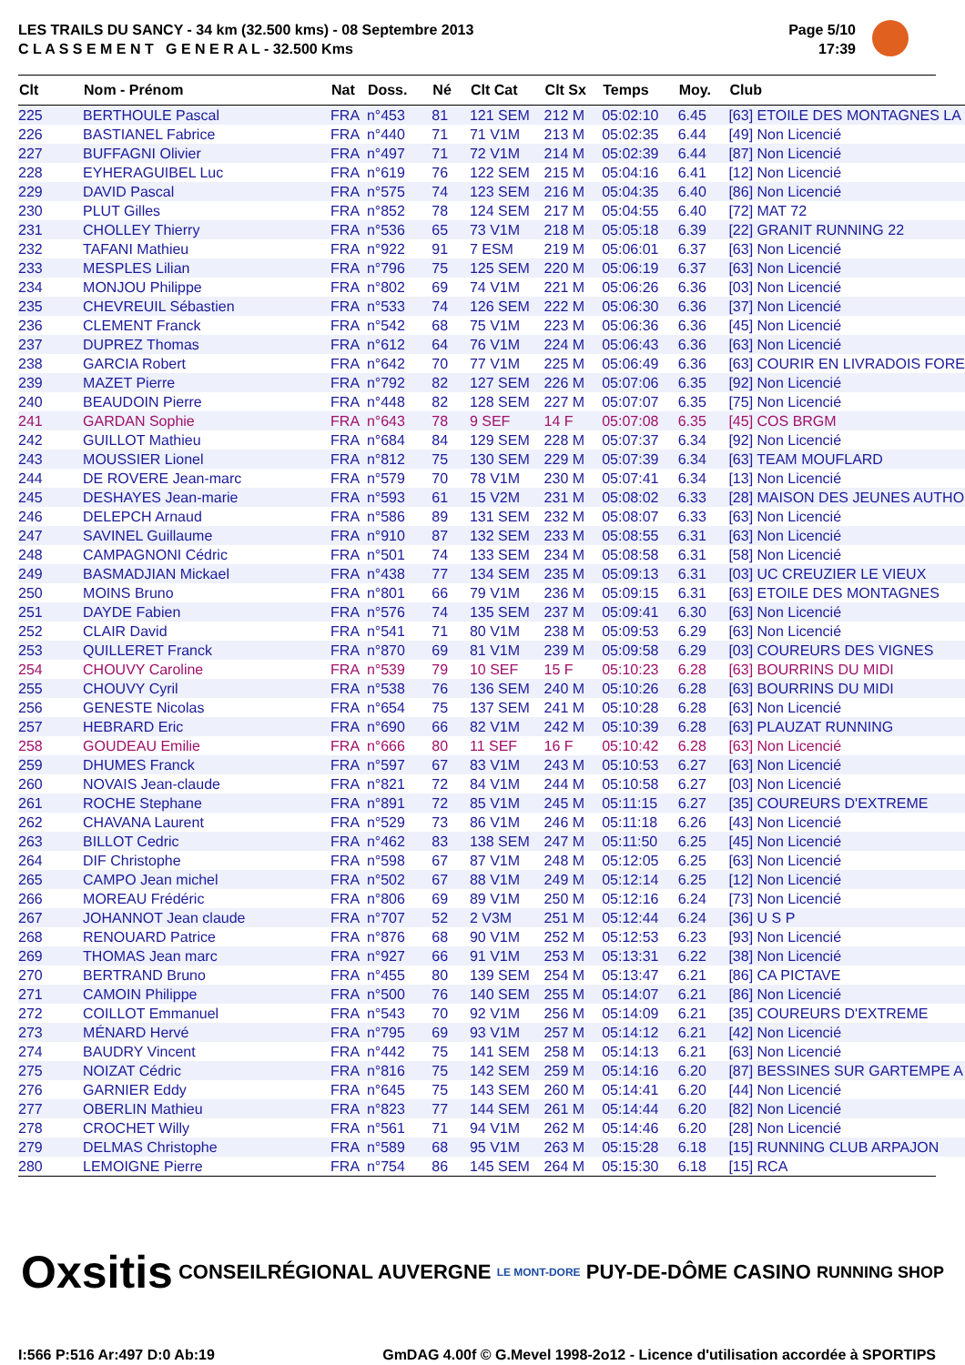LES TRAILS DU SANCY - 34 km (32.500 kms) - 08 Septembre 2013
C L A S S E M E N T G E N E R A L - 32.500 Kms
Page 5/10
17:39
| Clt | Nom - Prénom | Nat | Doss. | Né | Clt Cat | Clt Sx | Temps | Moy. | Club |
| --- | --- | --- | --- | --- | --- | --- | --- | --- | --- |
| 225 | BERTHOULE Pascal | FRA | n°453 | 81 | 121 SEM | 212 M | 05:02:10 | 6.45 | [63] ETOILE DES MONTAGNES LA |
| 226 | BASTIANEL Fabrice | FRA | n°440 | 71 | 71 V1M | 213 M | 05:02:35 | 6.44 | [49] Non Licencié |
| 227 | BUFFAGNI Olivier | FRA | n°497 | 71 | 72 V1M | 214 M | 05:02:39 | 6.44 | [87] Non Licencié |
| 228 | EYHERAGUIBEL Luc | FRA | n°619 | 76 | 122 SEM | 215 M | 05:04:16 | 6.41 | [12] Non Licencié |
| 229 | DAVID Pascal | FRA | n°575 | 74 | 123 SEM | 216 M | 05:04:35 | 6.40 | [86] Non Licencié |
| 230 | PLUT Gilles | FRA | n°852 | 78 | 124 SEM | 217 M | 05:04:55 | 6.40 | [72] MAT 72 |
| 231 | CHOLLEY Thierry | FRA | n°536 | 65 | 73 V1M | 218 M | 05:05:18 | 6.39 | [22] GRANIT RUNNING 22 |
| 232 | TAFANI Mathieu | FRA | n°922 | 91 | 7 ESM | 219 M | 05:06:01 | 6.37 | [63] Non Licencié |
| 233 | MESPLES Lilian | FRA | n°796 | 75 | 125 SEM | 220 M | 05:06:19 | 6.37 | [63] Non Licencié |
| 234 | MONJOU Philippe | FRA | n°802 | 69 | 74 V1M | 221 M | 05:06:26 | 6.36 | [03] Non Licencié |
| 235 | CHEVREUIL Sébastien | FRA | n°533 | 74 | 126 SEM | 222 M | 05:06:30 | 6.36 | [37] Non Licencié |
| 236 | CLEMENT Franck | FRA | n°542 | 68 | 75 V1M | 223 M | 05:06:36 | 6.36 | [45] Non Licencié |
| 237 | DUPREZ Thomas | FRA | n°612 | 64 | 76 V1M | 224 M | 05:06:43 | 6.36 | [63] Non Licencié |
| 238 | GARCIA Robert | FRA | n°642 | 70 | 77 V1M | 225 M | 05:06:49 | 6.36 | [63] COURIR EN LIVRADOIS FORE |
| 239 | MAZET Pierre | FRA | n°792 | 82 | 127 SEM | 226 M | 05:07:06 | 6.35 | [92] Non Licencié |
| 240 | BEAUDOIN Pierre | FRA | n°448 | 82 | 128 SEM | 227 M | 05:07:07 | 6.35 | [75] Non Licencié |
| 241 | GARDAN Sophie | FRA | n°643 | 78 | 9 SEF | 14 F | 05:07:08 | 6.35 | [45] COS BRGM |
| 242 | GUILLOT Mathieu | FRA | n°684 | 84 | 129 SEM | 228 M | 05:07:37 | 6.34 | [92] Non Licencié |
| 243 | MOUSSIER Lionel | FRA | n°812 | 75 | 130 SEM | 229 M | 05:07:39 | 6.34 | [63] TEAM MOUFLARD |
| 244 | DE ROVERE Jean-marc | FRA | n°579 | 70 | 78 V1M | 230 M | 05:07:41 | 6.34 | [13] Non Licencié |
| 245 | DESHAYES Jean-marie | FRA | n°593 | 61 | 15 V2M | 231 M | 05:08:02 | 6.33 | [28] MAISON DES JEUNES AUTHO |
| 246 | DELEPCH Arnaud | FRA | n°586 | 89 | 131 SEM | 232 M | 05:08:07 | 6.33 | [63] Non Licencié |
| 247 | SAVINEL Guillaume | FRA | n°910 | 87 | 132 SEM | 233 M | 05:08:55 | 6.31 | [63] Non Licencié |
| 248 | CAMPAGNONI Cédric | FRA | n°501 | 74 | 133 SEM | 234 M | 05:08:58 | 6.31 | [58] Non Licencié |
| 249 | BASMADJIAN Mickael | FRA | n°438 | 77 | 134 SEM | 235 M | 05:09:13 | 6.31 | [03] UC CREUZIER LE VIEUX |
| 250 | MOINS Bruno | FRA | n°801 | 66 | 79 V1M | 236 M | 05:09:15 | 6.31 | [63] ETOILE DES MONTAGNES |
| 251 | DAYDE Fabien | FRA | n°576 | 74 | 135 SEM | 237 M | 05:09:41 | 6.30 | [63] Non Licencié |
| 252 | CLAIR David | FRA | n°541 | 71 | 80 V1M | 238 M | 05:09:53 | 6.29 | [63] Non Licencié |
| 253 | QUILLERET Franck | FRA | n°870 | 69 | 81 V1M | 239 M | 05:09:58 | 6.29 | [03] COUREURS DES VIGNES |
| 254 | CHOUVY Caroline | FRA | n°539 | 79 | 10 SEF | 15 F | 05:10:23 | 6.28 | [63] BOURRINS DU MIDI |
| 255 | CHOUVY Cyril | FRA | n°538 | 76 | 136 SEM | 240 M | 05:10:26 | 6.28 | [63] BOURRINS DU MIDI |
| 256 | GENESTE Nicolas | FRA | n°654 | 75 | 137 SEM | 241 M | 05:10:28 | 6.28 | [63] Non Licencié |
| 257 | HEBRARD Eric | FRA | n°690 | 66 | 82 V1M | 242 M | 05:10:39 | 6.28 | [63] PLAUZAT RUNNING |
| 258 | GOUDEAU Emilie | FRA | n°666 | 80 | 11 SEF | 16 F | 05:10:42 | 6.28 | [63] Non Licencié |
| 259 | DHUMES Franck | FRA | n°597 | 67 | 83 V1M | 243 M | 05:10:53 | 6.27 | [63] Non Licencié |
| 260 | NOVAIS Jean-claude | FRA | n°821 | 72 | 84 V1M | 244 M | 05:10:58 | 6.27 | [03] Non Licencié |
| 261 | ROCHE Stephane | FRA | n°891 | 72 | 85 V1M | 245 M | 05:11:15 | 6.27 | [35] COUREURS D'EXTREME |
| 262 | CHAVANA Laurent | FRA | n°529 | 73 | 86 V1M | 246 M | 05:11:18 | 6.26 | [43] Non Licencié |
| 263 | BILLOT Cedric | FRA | n°462 | 83 | 138 SEM | 247 M | 05:11:50 | 6.25 | [45] Non Licencié |
| 264 | DIF Christophe | FRA | n°598 | 67 | 87 V1M | 248 M | 05:12:05 | 6.25 | [63] Non Licencié |
| 265 | CAMPO Jean michel | FRA | n°502 | 67 | 88 V1M | 249 M | 05:12:14 | 6.25 | [12] Non Licencié |
| 266 | MOREAU Frédéric | FRA | n°806 | 69 | 89 V1M | 250 M | 05:12:16 | 6.24 | [73] Non Licencié |
| 267 | JOHANNOT Jean claude | FRA | n°707 | 52 | 2 V3M | 251 M | 05:12:44 | 6.24 | [36] U S P |
| 268 | RENOUARD Patrice | FRA | n°876 | 68 | 90 V1M | 252 M | 05:12:53 | 6.23 | [93] Non Licencié |
| 269 | THOMAS Jean marc | FRA | n°927 | 66 | 91 V1M | 253 M | 05:13:31 | 6.22 | [38] Non Licencié |
| 270 | BERTRAND Bruno | FRA | n°455 | 80 | 139 SEM | 254 M | 05:13:47 | 6.21 | [86] CA PICTAVE |
| 271 | CAMOIN Philippe | FRA | n°500 | 76 | 140 SEM | 255 M | 05:14:07 | 6.21 | [86] Non Licencié |
| 272 | COILLOT Emmanuel | FRA | n°543 | 70 | 92 V1M | 256 M | 05:14:09 | 6.21 | [35] COUREURS D'EXTREME |
| 273 | MÉNARD Hervé | FRA | n°795 | 69 | 93 V1M | 257 M | 05:14:12 | 6.21 | [42] Non Licencié |
| 274 | BAUDRY Vincent | FRA | n°442 | 75 | 141 SEM | 258 M | 05:14:13 | 6.21 | [63] Non Licencié |
| 275 | NOIZAT Cédric | FRA | n°816 | 75 | 142 SEM | 259 M | 05:14:16 | 6.20 | [87] BESSINES SUR GARTEMPE A |
| 276 | GARNIER Eddy | FRA | n°645 | 75 | 143 SEM | 260 M | 05:14:41 | 6.20 | [44] Non Licencié |
| 277 | OBERLIN Mathieu | FRA | n°823 | 77 | 144 SEM | 261 M | 05:14:44 | 6.20 | [82] Non Licencié |
| 278 | CROCHET Willy | FRA | n°561 | 71 | 94 V1M | 262 M | 05:14:46 | 6.20 | [28] Non Licencié |
| 279 | DELMAS Christophe | FRA | n°589 | 68 | 95 V1M | 263 M | 05:15:28 | 6.18 | [15] RUNNING CLUB ARPAJON |
| 280 | LEMOIGNE Pierre | FRA | n°754 | 86 | 145 SEM | 264 M | 05:15:30 | 6.18 | [15] RCA |
Oxsitis CONSEILRÉGIONAL AUVERGNE LE MONT-DORE PUY-DE-DÔME CASINO RUNNING SHOP
I:566 P:516 Ar:497 D:0 Ab:19 GmDAG 4.00f © G.Mevel 1998-2o12 - Licence d'utilisation accordée à SPORTIPS